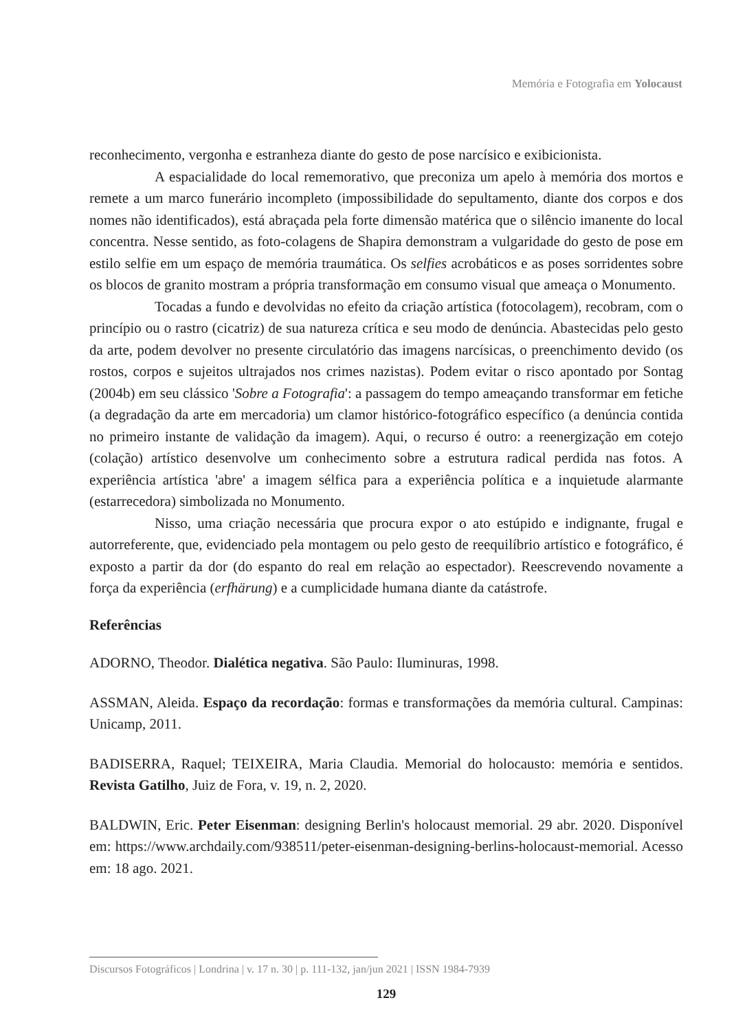Memória e Fotografia em Yolocaust
reconhecimento, vergonha e estranheza diante do gesto de pose narcísico e exibicionista.
A espacialidade do local rememorativo, que preconiza um apelo à memória dos mortos e remete a um marco funerário incompleto (impossibilidade do sepultamento, diante dos corpos e dos nomes não identificados), está abraçada pela forte dimensão matérica que o silêncio imanente do local concentra. Nesse sentido, as foto-colagens de Shapira demonstram a vulgaridade do gesto de pose em estilo selfie em um espaço de memória traumática. Os selfies acrobáticos e as poses sorridentes sobre os blocos de granito mostram a própria transformação em consumo visual que ameaça o Monumento.
Tocadas a fundo e devolvidas no efeito da criação artística (fotocolagem), recobram, com o princípio ou o rastro (cicatriz) de sua natureza crítica e seu modo de denúncia. Abastecidas pelo gesto da arte, podem devolver no presente circulatório das imagens narcísicas, o preenchimento devido (os rostos, corpos e sujeitos ultrajados nos crimes nazistas). Podem evitar o risco apontado por Sontag (2004b) em seu clássico 'Sobre a Fotografia': a passagem do tempo ameaçando transformar em fetiche (a degradação da arte em mercadoria) um clamor histórico-fotográfico específico (a denúncia contida no primeiro instante de validação da imagem). Aqui, o recurso é outro: a reenergização em cotejo (colação) artístico desenvolve um conhecimento sobre a estrutura radical perdida nas fotos. A experiência artística 'abre' a imagem sélfica para a experiência política e a inquietude alarmante (estarrecedora) simbolizada no Monumento.
Nisso, uma criação necessária que procura expor o ato estúpido e indignante, frugal e autorreferente, que, evidenciado pela montagem ou pelo gesto de reequilíbrio artístico e fotográfico, é exposto a partir da dor (do espanto do real em relação ao espectador). Reescrevendo novamente a força da experiência (erfhärung) e a cumplicidade humana diante da catástrofe.
Referências
ADORNO, Theodor. Dialética negativa. São Paulo: Iluminuras, 1998.
ASSMAN, Aleida. Espaço da recordação: formas e transformações da memória cultural. Campinas: Unicamp, 2011.
BADISERRA, Raquel; TEIXEIRA, Maria Claudia. Memorial do holocausto: memória e sentidos. Revista Gatilho, Juiz de Fora, v. 19, n. 2, 2020.
BALDWIN, Eric. Peter Eisenman: designing Berlin's holocaust memorial. 29 abr. 2020. Disponível em: https://www.archdaily.com/938511/peter-eisenman-designing-berlins-holocaust-memorial. Acesso em: 18 ago. 2021.
Discursos Fotográficos | Londrina | v. 17 n. 30 | p. 111-132, jan/jun 2021 | ISSN 1984-7939
129